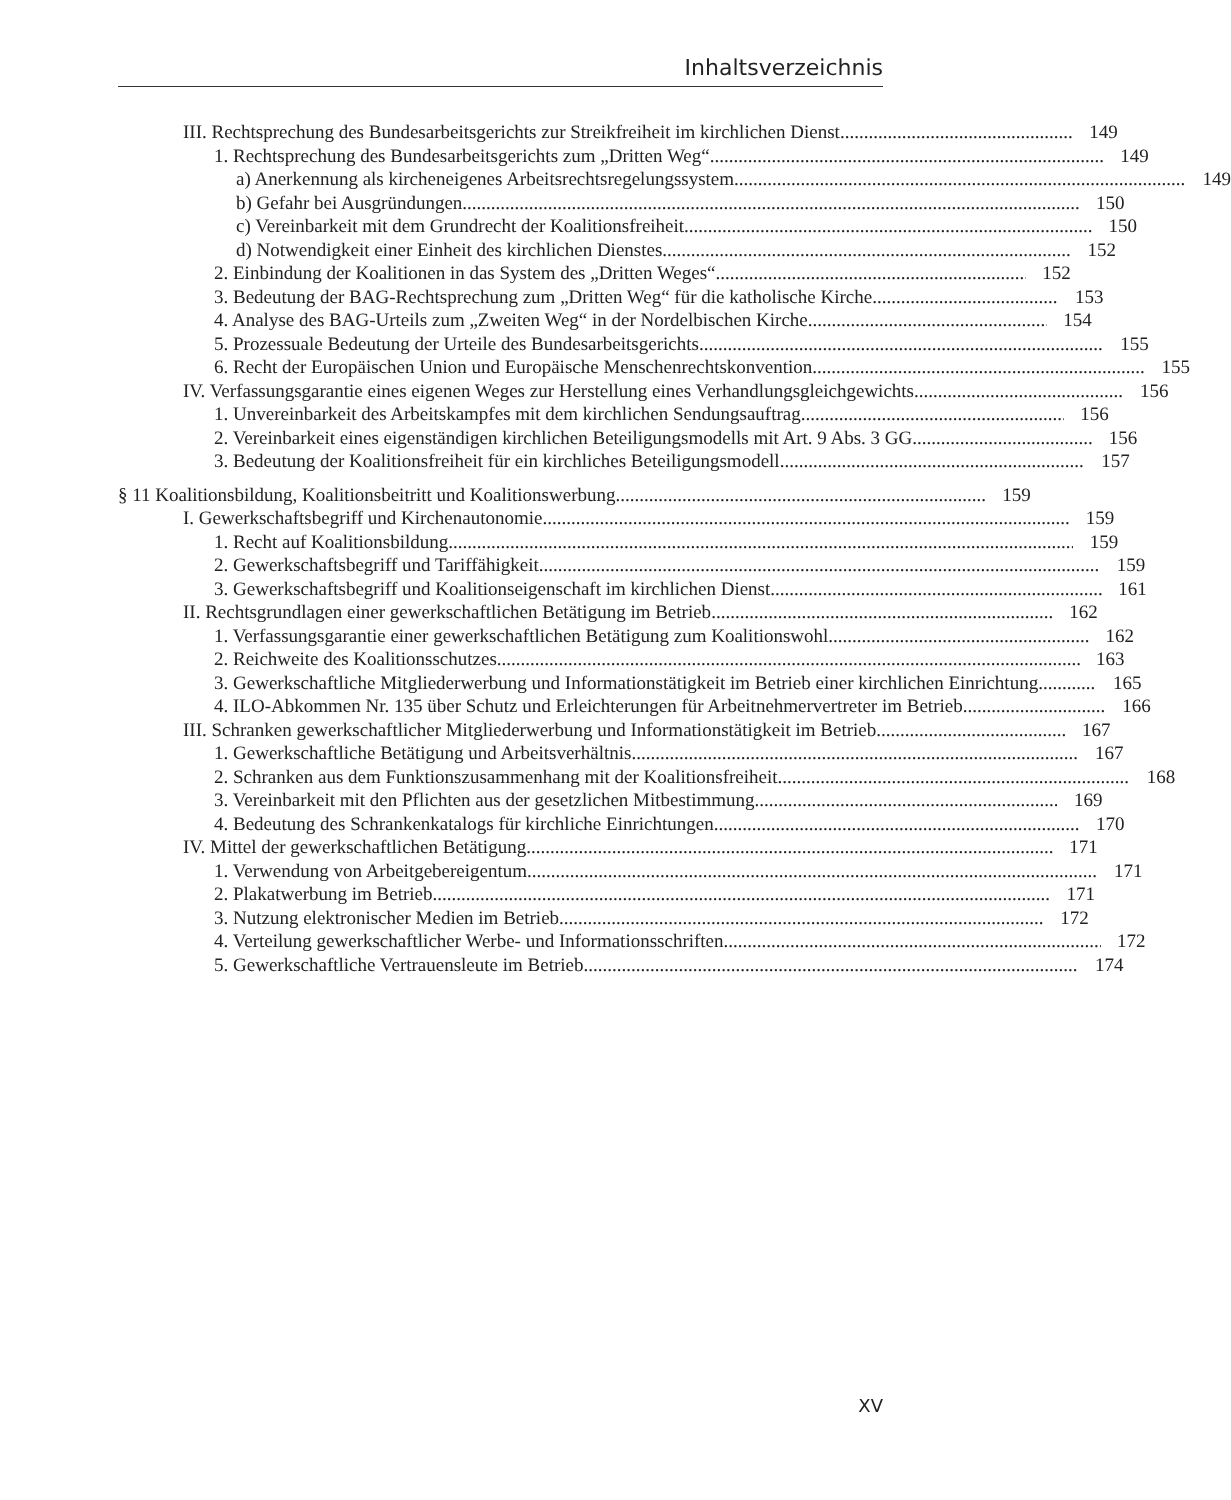Inhaltsverzeichnis
III. Rechtsprechung des Bundesarbeitsgerichts zur Streikfreiheit im kirchlichen Dienst
149
1. Rechtsprechung des Bundesarbeitsgerichts zum „Dritten Weg“
149
a) Anerkennung als kircheneigenes Arbeitsrechtsregelungssystem
149
b) Gefahr bei Ausgründungen 150
c) Vereinbarkeit mit dem Grundrecht der Koalitionsfreiheit
150
d) Notwendigkeit einer Einheit des kirchlichen Dienstes
152
2. Einbindung der Koalitionen in das System des „Dritten Weges“
152
3. Bedeutung der BAG-Rechtsprechung zum „Dritten Weg“ für die katholische Kirche
153
4. Analyse des BAG-Urteils zum „Zweiten Weg“ in der Nordelbischen Kirche
154
5. Prozessuale Bedeutung der Urteile des Bundesarbeitsgerichts
155
6. Recht der Europäischen Union und Europäische Menschenrechtskonvention
155
IV. Verfassungsgarantie eines eigenen Weges zur Herstellung eines Verhandlungsgleichgewichts
156
1. Unvereinbarkeit des Arbeitskampfes mit dem kirchlichen Sendungsauftrag
156
2. Vereinbarkeit eines eigenständigen kirchlichen Beteiligungsmodells mit Art. 9 Abs. 3 GG
156
3. Bedeutung der Koalitionsfreiheit für ein kirchliches Beteiligungsmodell
157
§ 11 Koalitionsbildung, Koalitionsbeitritt und Koalitionswerbung
159
I. Gewerkschaftsbegriff und Kirchenautonomie
159
1. Recht auf Koalitionsbildung 159
2. Gewerkschaftsbegriff und Tariffähigkeit
159
3. Gewerkschaftsbegriff und Koalitionseigenschaft im kirchlichen Dienst
161
II. Rechtsgrundlagen einer gewerkschaftlichen Betätigung im Betrieb
162
1. Verfassungsgarantie einer gewerkschaftlichen Betätigung zum Koalitionswohl
162
2. Reichweite des Koalitionsschutzes
163
3. Gewerkschaftliche Mitgliederwerbung und Informationstätigkeit im Betrieb einer kirchlichen Einrichtung
165
4. ILO-Abkommen Nr. 135 über Schutz und Erleichterungen für Arbeitnehmervertreter im Betrieb
166
III. Schranken gewerkschaftlicher Mitgliederwerbung und Informationstätigkeit im Betrieb
167
1. Gewerkschaftliche Betätigung und Arbeitsverhältnis
167
2. Schranken aus dem Funktionszusammenhang mit der Koalitionsfreiheit
168
3. Vereinbarkeit mit den Pflichten aus der gesetzlichen Mitbestimmung
169
4. Bedeutung des Schrankenkatalogs für kirchliche Einrichtungen
170
IV. Mittel der gewerkschaftlichen Betätigung
171
1. Verwendung von Arbeitgebereigentum
171
2. Plakatwerbung im Betrieb 171
3. Nutzung elektronischer Medien im Betrieb
172
4. Verteilung gewerkschaftlicher Werbe- und Informationsschriften
172
5. Gewerkschaftliche Vertrauensleute im Betrieb
174
XV